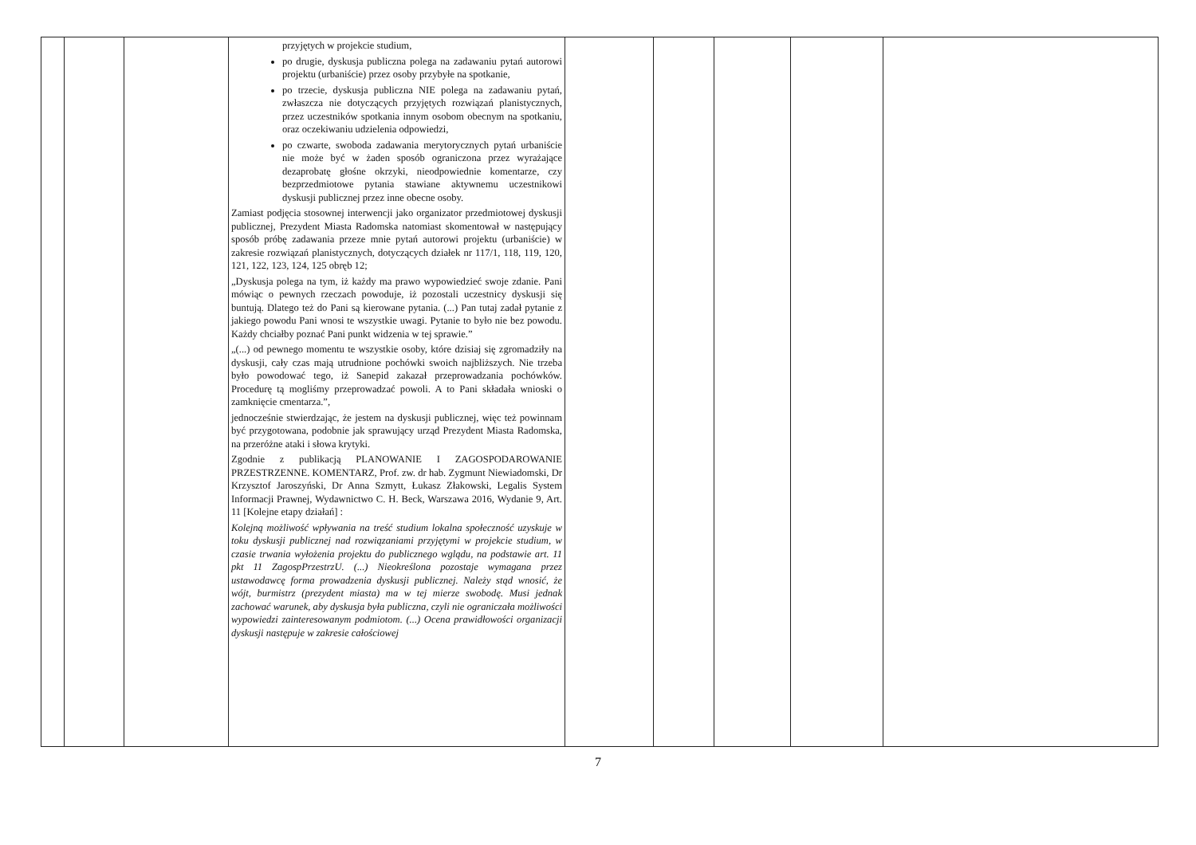| | | | przyjętych w projekcie studium, po drugie, dyskusja publiczna polega na zadawaniu pytań autorowi projektu (urbaniście) przez osoby przybyłe na spotkanie, po trzecie, dyskusja publiczna NIE polega na zadawaniu pytań, zwłaszcza nie dotyczących przyjętych rozwiązań planistycznych, przez uczestników spotkania innym osobom obecnym na spotkaniu, oraz oczekiwaniu udzielenia odpowiedzi, po czwarte, swoboda zadawania merytorycznych pytań urbaniście nie może być w żaden sposób ograniczona przez wyrażające dezaprobatę głośne okrzyki, nieodpowiednie komentarze, czy bezprzedmiotowe pytania stawiane aktywnemu uczestnikowi dyskusji publicznej przez inne obecne osoby. Zamiast podjęcia stosownej interwencji jako organizator przedmiotowej dyskusji publicznej, Prezydent Miasta Radomska natomiast skomentował w następujący sposób próbę zadawania przeze mnie pytań autorowi projektu (urbaniście) w zakresie rozwiązań planistycznych, dotyczących działek nr 117/1, 118, 119, 120, 121, 122, 123, 124, 125 obręb 12; „Dyskusja polega na tym, iż każdy ma prawo wypowiedzieć swoje zdanie. Pani mówiąc o pewnych rzeczach powoduje, iż pozostali uczestnicy dyskusji się buntują. Dlatego też do Pani są kierowane pytania. (...) Pan tutaj zadał pytanie z jakiego powodu Pani wnosi te wszystkie uwagi. Pytanie to było nie bez powodu. Każdy chciałby poznać Pani punkt widzenia w tej sprawie.” „(...) od pewnego momentu te wszystkie osoby, które dzisiaj się zgromadziły na dyskusji, cały czas mają utrudnione pochówki swoich najbliższych. Nie trzeba było powodować tego, iż Sanepid zakazał przeprowadzania pochówków. Procedurę tą mogliśmy przeprowadzać powoli. A to Pani składała wnioski o zamknięcie cmentarza.”, jednocześnie stwierdzając, że jestem na dyskusji publicznej, więc też powinnam być przygotowana, podobnie jak sprawujący urząd Prezydent Miasta Radomska, na przeróżne ataki i słowa krytyki. Zgodnie z publikacją PLANOWANIE I ZAGOSPODAROWANIE PRZESTRZENNE. KOMENTARZ, Prof. zw. dr hab. Zygmunt Niewiadomski, Dr Krzysztof Jaroszyński, Dr Anna Szmytt, Łukasz Złakowski, Legalis System Informacji Prawnej, Wydawnictwo C. H. Beck, Warszawa 2016, Wydanie 9, Art. 11 [Kolejne etapy działań] : Kolejną możliwość wpływania na treść studium lokalna społeczność uzyskuje w toku dyskusji publicznej nad rozwiązaniami przyjętymi w projekcie studium, w czasie trwania wyłożenia projektu do publicznego wglądu, na podstawie art. 11 pkt 11 ZagospPrzestrzU. (...) Nieokreślona pozostaje wymagana przez ustawodawcę forma prowadzenia dyskusji publicznej. Należy stąd wnosić, że wójt, burmistrz (prezydent miasta) ma w tej mierze swobodę. Musi jednak zachować warunek, aby dyskusja była publiczna, czyli nie ograniczała możliwości wypowiedzi zainteresowanym podmiotom. (...) Ocena prawidłowości organizacji dyskusji następuje w zakresie całościowej | | | | | |
7